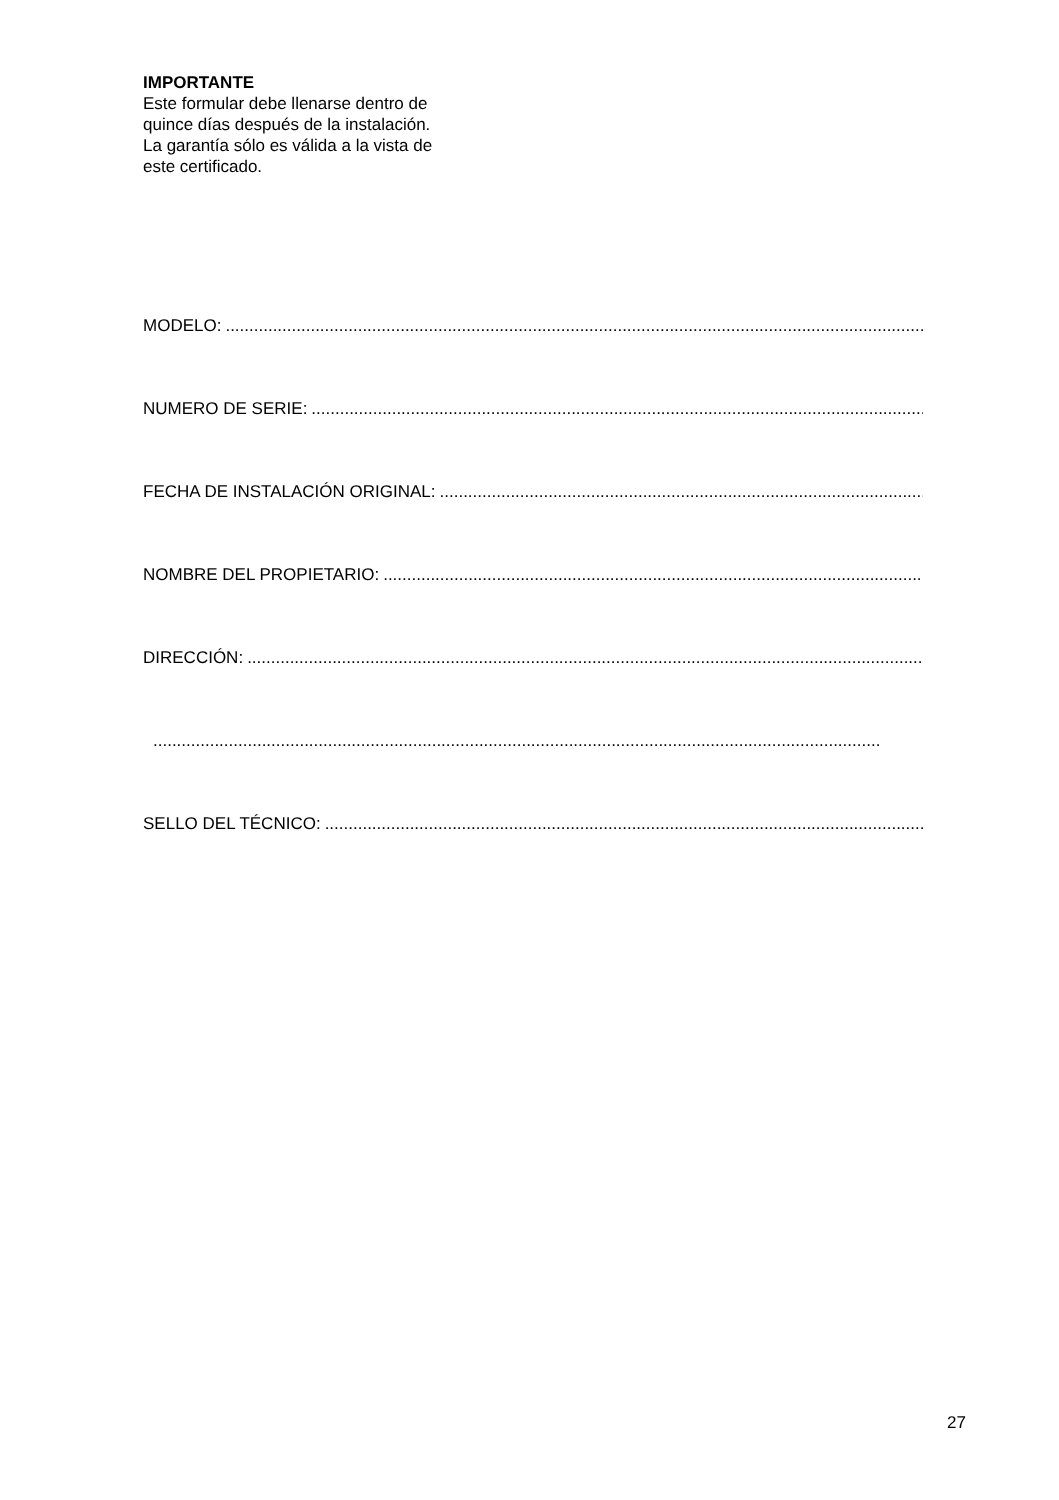IMPORTANTE
Este formular debe llenarse dentro de
quince días después de la instalación.
La garantía sólo es válida a la vista de
este certificado.
MODELO:..........................................................................................................................................................
NUMERO DE SERIE:..........................................................................................................................................................
FECHA DE INSTALACIÓN ORIGINAL:..........................................................................................................................................................
NOMBRE DEL PROPIETARIO:..........................................................................................................................................................
DIRECCIÓN:..........................................................................................................................................................
..........................................................................................................................................................
SELLO DEL TÉCNICO:..........................................................................................................................................................
27